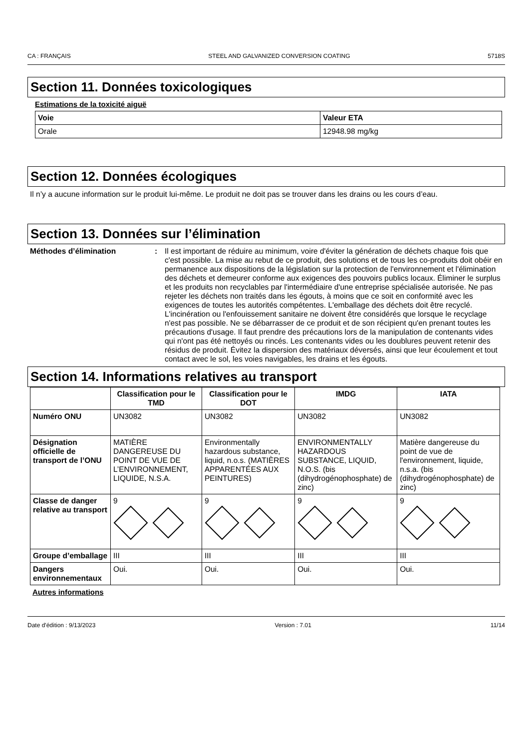CA : FRANÇAIS STEEL AND GALVANIZED CONVERSION COATING 5718S
Section 11. Données toxicologiques
Estimations de la toxicité aiguë
| Voie | Valeur ETA |
| --- | --- |
| Orale | 12948.98 mg/kg |
Section 12. Données écologiques
Il n’y a aucune information sur le produit lui-même. Le produit ne doit pas se trouver dans les drains ou les cours d’eau.
Section 13. Données sur l’élimination
Méthodes d’élimination: Il est important de réduire au minimum, voire d'éviter la génération de déchets chaque fois que c'est possible. La mise au rebut de ce produit, des solutions et de tous les co-produits doit obéir en permanence aux dispositions de la législation sur la protection de l'environnement et l'élimination des déchets et demeurer conforme aux exigences des pouvoirs publics locaux. Éliminer le surplus et les produits non recyclables par l'intermédiaire d'une entreprise spécialisée autorisée. Ne pas rejeter les déchets non traités dans les égouts, à moins que ce soit en conformité avec les exigences de toutes les autorités compétentes. L'emballage des déchets doit être recyclé. L'incinération ou l'enfouissement sanitaire ne doivent être considérés que lorsque le recyclage n'est pas possible. Ne se débarrasser de ce produit et de son récipient qu'en prenant toutes les précautions d'usage. Il faut prendre des précautions lors de la manipulation de contenants vides qui n'ont pas été nettoyés ou rincés. Les contenants vides ou les doublures peuvent retenir des résidus de produit. Évitez la dispersion des matériaux déversés, ainsi que leur écoulement et tout contact avec le sol, les voies navigables, les drains et les égouts.
Section 14. Informations relatives au transport
| | Classification pour le TMD | Classification pour le DOT | IMDG | IATA |
| --- | --- | --- | --- | --- |
| Numéro ONU | UN3082 | UN3082 | UN3082 | UN3082 |
| Désignation officielle de transport de l’ONU | MATIÈRE DANGEREUSE DU POINT DE VUE DE L’ENVIRONNEMENT, LIQUIDE, N.S.A. | Environmentally hazardous substance, liquid, n.o.s. (MATIÈRES APPARENTÉES AUX PEINTURES) | ENVIRONMENTALLY HAZARDOUS SUBSTANCE, LIQUID, N.O.S. (bis (dihydrogénophosphate) de zinc) | Matière dangereuse du point de vue de l'environnement, liquide, n.s.a. (bis (dihydrogénophosphate) de zinc) |
| Classe de danger relative au transport | 9 | 9 | 9 | 9 |
| Groupe d’emballage | III | III | III | III |
| Dangers environnementaux | Oui. | Oui. | Oui. | Oui. |
Autres informations
Date d'édition : 9/13/2023 Version : 7.01 11/14